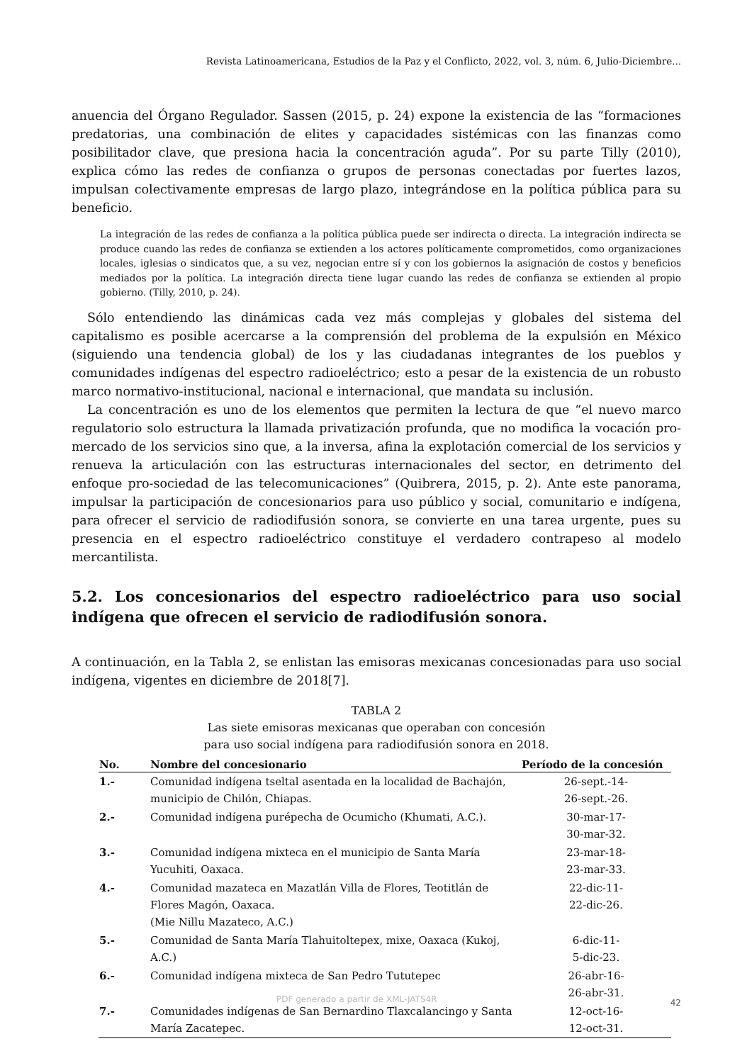Revista Latinoamericana, Estudios de la Paz y el Conflicto, 2022, vol. 3, núm. 6, Julio-Diciembre...
anuencia del Órgano Regulador. Sassen (2015, p. 24) expone la existencia de las “formaciones predatorias, una combinación de elites y capacidades sistémicas con las finanzas como posibilitador clave, que presiona hacia la concentración aguda”. Por su parte Tilly (2010), explica cómo las redes de confianza o grupos de personas conectadas por fuertes lazos, impulsan colectivamente empresas de largo plazo, integrándose en la política pública para su beneficio.
La integración de las redes de confianza a la política pública puede ser indirecta o directa. La integración indirecta se produce cuando las redes de confianza se extienden a los actores políticamente comprometidos, como organizaciones locales, iglesias o sindicatos que, a su vez, negocian entre sí y con los gobiernos la asignación de costos y beneficios mediados por la política. La integración directa tiene lugar cuando las redes de confianza se extienden al propio gobierno. (Tilly, 2010, p. 24).
Sólo entendiendo las dinámicas cada vez más complejas y globales del sistema del capitalismo es posible acercarse a la comprensión del problema de la expulsión en México (siguiendo una tendencia global) de los y las ciudadanas integrantes de los pueblos y comunidades indígenas del espectro radioeléctrico; esto a pesar de la existencia de un robusto marco normativo-institucional, nacional e internacional, que mandata su inclusión.
La concentración es uno de los elementos que permiten la lectura de que “el nuevo marco regulatorio solo estructura la llamada privatización profunda, que no modifica la vocación pro-mercado de los servicios sino que, a la inversa, afina la explotación comercial de los servicios y renueva la articulación con las estructuras internacionales del sector, en detrimento del enfoque pro-sociedad de las telecomunicaciones” (Quibrera, 2015, p. 2). Ante este panorama, impulsar la participación de concesionarios para uso público y social, comunitario e indígena, para ofrecer el servicio de radiodifusión sonora, se convierte en una tarea urgente, pues su presencia en el espectro radioeléctrico constituye el verdadero contrapeso al modelo mercantilista.
5.2. Los concesionarios del espectro radioeléctrico para uso social indígena que ofrecen el servicio de radiodifusión sonora.
A continuación, en la Tabla 2, se enlistan las emisoras mexicanas concesionadas para uso social indígena, vigentes en diciembre de 2018[7].
TABLA 2
Las siete emisoras mexicanas que operaban con concesión
para uso social indígena para radiodifusión sonora en 2018.
| No. | Nombre del concesionario | Período de la concesión |
| --- | --- | --- |
| 1.- | Comunidad indígena tseltal asentada en la localidad de Bachajón, municipio de Chilón, Chiapas. | 26-sept.-14- 26-sept.-26. |
| 2.- | Comunidad indígena purépecha de Ocumicho (Khumati, A.C.). | 30-mar-17- 30-mar-32. |
| 3.- | Comunidad indígena mixteca en el municipio de Santa María Yucuhiti, Oaxaca. | 23-mar-18- 23-mar-33. |
| 4.- | Comunidad mazateca en Mazatlán Villa de Flores, Teotitlán de Flores Magón, Oaxaca. (Mie Nillu Mazateco, A.C.) | 22-dic-11- 22-dic-26. |
| 5.- | Comunidad de Santa María Tlahuitoltepex, mixe, Oaxaca (Kukoj, A.C.) | 6-dic-11- 5-dic-23. |
| 6.- | Comunidad indígena mixteca de San Pedro Tututepec | 26-abr-16- 26-abr-31. |
| 7.- | Comunidades indígenas de San Bernardino Tlaxcalancingo y Santa María Zacatepec. | 12-oct-16- 12-oct-31. |
PDF generado a partir de XML-JATS4R
42